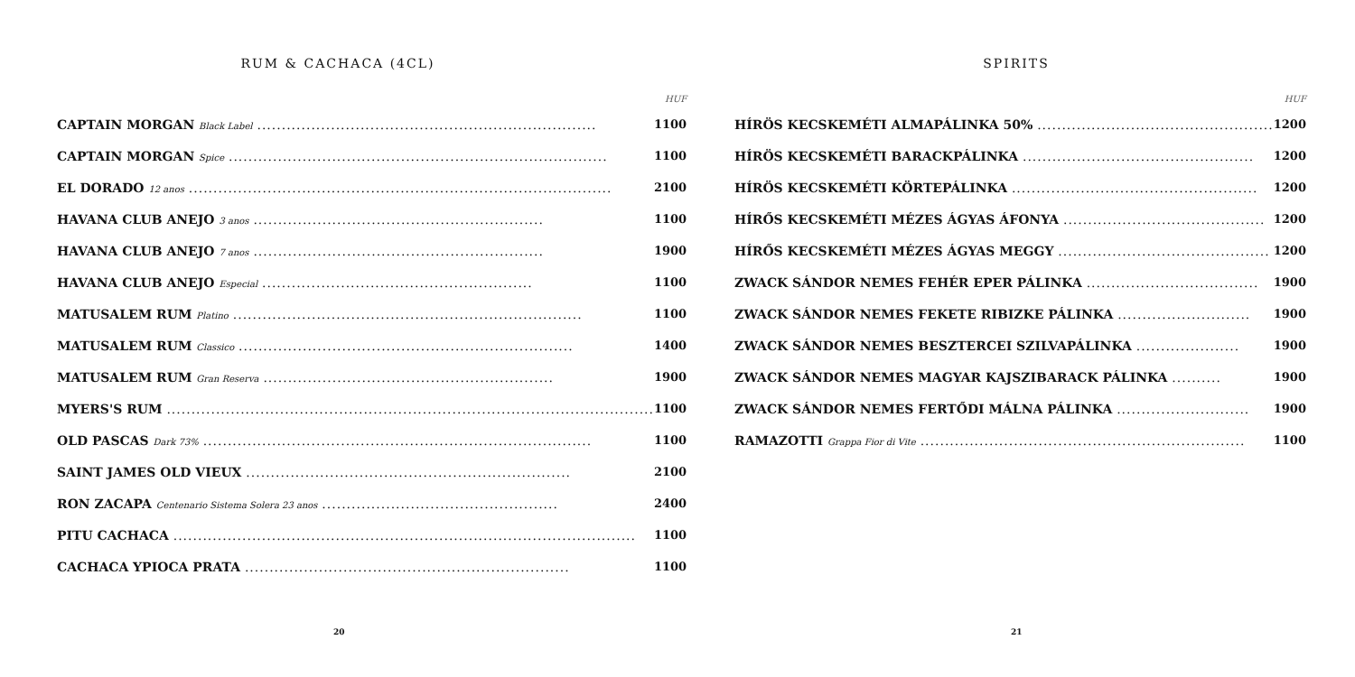RUM & CACHACA (4CL)
| | HUF |
| --- | --- |
| CAPTAIN MORGAN Black Label ..................................................................... | 1100 |
| CAPTAIN MORGAN Spice ............................................................................. | 1100 |
| EL DORADO 12 anos ...................................................................................... | 2100 |
| HAVANA CLUB ANEJO 3 anos ........................................................... | 1100 |
| HAVANA CLUB ANEJO 7 anos ........................................................... | 1900 |
| HAVANA CLUB ANEJO Especial ....................................................... | 1100 |
| MATUSALEM RUM Platino ....................................................................... | 1100 |
| MATUSALEM RUM Classico .................................................................... | 1400 |
| MATUSALEM RUM Gran Reserva ........................................................... | 1900 |
| MYERS'S RUM ................................................................................................... | 1100 |
| OLD PASCAS Dark 73% ............................................................................... | 1100 |
| SAINT JAMES OLD VIEUX .................................................................. | 2100 |
| RON ZACAPA Centenario Sistema Solera 23 anos ................................................ | 2400 |
| PITU CACHACA .............................................................................................. | 1100 |
| CACHACA YPIOCA PRATA .................................................................. | 1100 |
20
SPIRITS
| | HUF |
| --- | --- |
| HÍRÖS KECSKEMÉTI ALMAPÁLINKA 50% ................................................ | 1200 |
| HÍRÖS KECSKEMÉTI BARACKPÁLINKA ............................................... | 1200 |
| HÍRÖS KECSKEMÉTI KÖRTEPÁLINKA .................................................. | 1200 |
| HÍRŐS KECSKEMÉTI MÉZES ÁGYAS ÁFONYA ......................................... | 1200 |
| HÍRŐS KECSKEMÉTI MÉZES ÁGYAS MEGGY ........................................... | 1200 |
| ZWACK SÁNDOR NEMES FEHÉR EPER PÁLINKA ................................... | 1900 |
| ZWACK SÁNDOR NEMES FEKETE RIBIZKE PÁLINKA ........................... | 1900 |
| ZWACK SÁNDOR NEMES BESZTERCEI SZILVAPÁLINKA ..................... | 1900 |
| ZWACK SÁNDOR NEMES MAGYAR KAJSZIBARACK PÁLINKA .......... | 1900 |
| ZWACK SÁNDOR NEMES FERTŐDI MÁLNA PÁLINKA ........................... | 1900 |
| RAMAZOTTI Grappa Fior di Vite .................................................................. | 1100 |
21